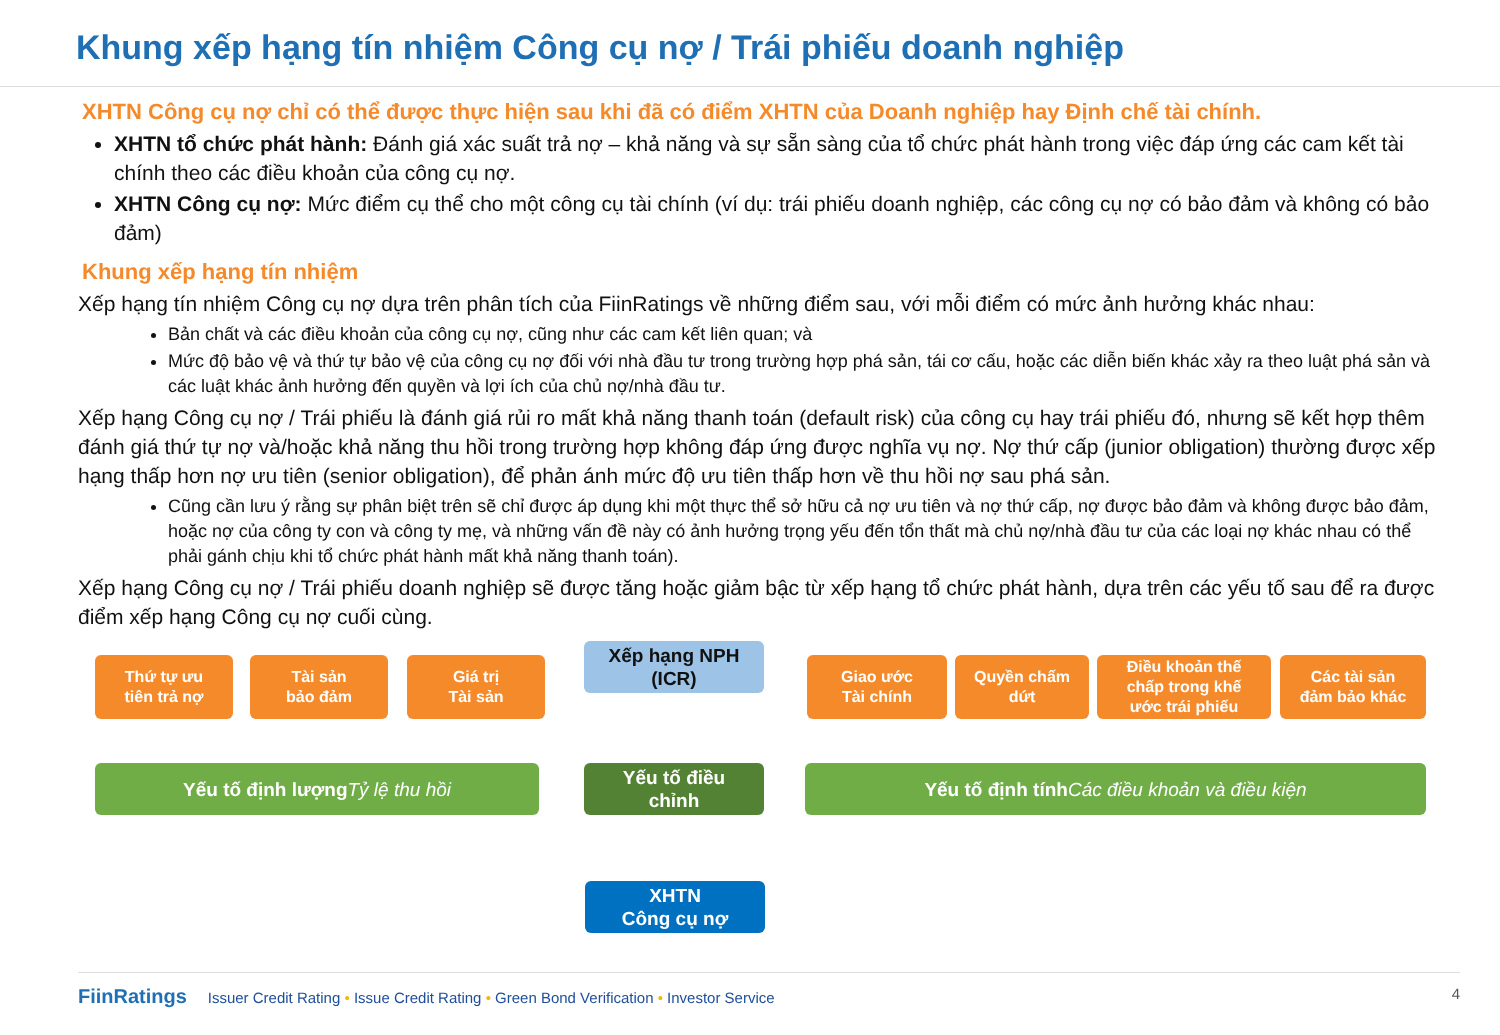Khung xếp hạng tín nhiệm Công cụ nợ / Trái phiếu doanh nghiệp
XHTN Công cụ nợ chỉ có thể được thực hiện sau khi đã có điểm XHTN của Doanh nghiệp hay Định chế tài chính.
XHTN tổ chức phát hành: Đánh giá xác suất trả nợ – khả năng và sự sẵn sàng của tổ chức phát hành trong việc đáp ứng các cam kết tài chính theo các điều khoản của công cụ nợ.
XHTN Công cụ nợ: Mức điểm cụ thể cho một công cụ tài chính (ví dụ: trái phiếu doanh nghiệp, các công cụ nợ có bảo đảm và không có bảo đảm)
Khung xếp hạng tín nhiệm
Xếp hạng tín nhiệm Công cụ nợ dựa trên phân tích của FiinRatings về những điểm sau, với mỗi điểm có mức ảnh hưởng khác nhau:
Bản chất và các điều khoản của công cụ nợ, cũng như các cam kết liên quan; và
Mức độ bảo vệ và thứ tự bảo vệ của công cụ nợ đối với nhà đầu tư trong trường hợp phá sản, tái cơ cấu, hoặc các diễn biến khác xảy ra theo luật phá sản và các luật khác ảnh hưởng đến quyền và lợi ích của chủ nợ/nhà đầu tư.
Xếp hạng Công cụ nợ / Trái phiếu là đánh giá rủi ro mất khả năng thanh toán (default risk) của công cụ hay trái phiếu đó, nhưng sẽ kết hợp thêm đánh giá thứ tự nợ và/hoặc khả năng thu hồi trong trường hợp không đáp ứng được nghĩa vụ nợ. Nợ thứ cấp (junior obligation) thường được xếp hạng thấp hơn nợ ưu tiên (senior obligation), để phản ánh mức độ ưu tiên thấp hơn về thu hồi nợ sau phá sản.
Cũng cần lưu ý rằng sự phân biệt trên sẽ chỉ được áp dụng khi một thực thể sở hữu cả nợ ưu tiên và nợ thứ cấp, nợ được bảo đảm và không được bảo đảm, hoặc nợ của công ty con và công ty mẹ, và những vấn đề này có ảnh hưởng trọng yếu đến tổn thất mà chủ nợ/nhà đầu tư của các loại nợ khác nhau có thể phải gánh chịu khi tổ chức phát hành mất khả năng thanh toán).
Xếp hạng Công cụ nợ / Trái phiếu doanh nghiệp sẽ được tăng hoặc giảm bậc từ xếp hạng tổ chức phát hành, dựa trên các yếu tố sau để ra được điểm xếp hạng Công cụ nợ cuối cùng.
Thứ tự ưu
tiên trả nợ
Tài sản
bảo đảm
Giá trị
Tài sản
Xếp hạng NPH
(ICR)
Giao ước
Tài chính
Quyền chấm
dứt
Điều khoản thế
chấp trong khế
ước trái phiếu
Các tài sản
đảm bảo khác
Yếu tố định lượng
Tỷ lệ thu hồi
Yếu tố điều
chỉnh
Yếu tố định tính
Các điều khoản và điều kiện
XHTN
Công cụ nợ
FiinRatings Issuer Credit Rating • Issue Credit Rating • Green Bond Verification • Investor Service 4